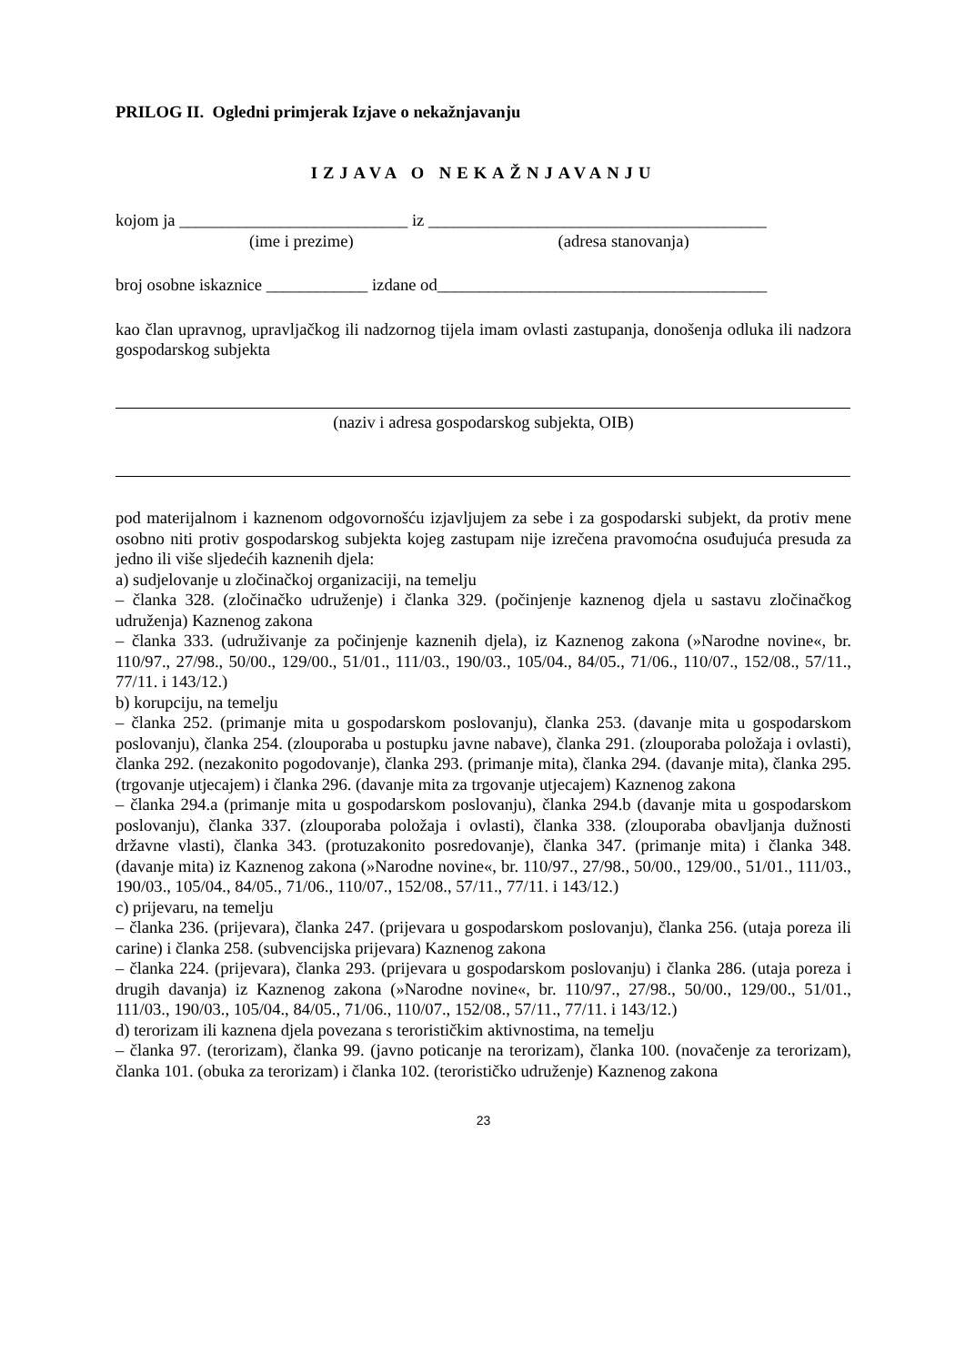PRILOG II. Ogledni primjerak Izjave o nekažnjavanju
IZJAVA O NEKAŽNJAVANJU
kojom ja ___________________________ iz ________________________________________
(ime i prezime) (adresa stanovanja)
broj osobne iskaznice ____________ izdane od_______________________________________
kao član upravnog, upravljačkog ili nadzornog tijela imam ovlasti zastupanja, donošenja odluka ili nadzora gospodarskog subjekta
(naziv i adresa gospodarskog subjekta, OIB)
pod materijalnom i kaznenom odgovornošću izjavljujem za sebe i za gospodarski subjekt, da protiv mene osobno niti protiv gospodarskog subjekta kojeg zastupam nije izrečena pravomoćna osuđujuća presuda za jedno ili više sljedećih kaznenih djela:
a) sudjelovanje u zločinačkoj organizaciji, na temelju
– članka 328. (zločinačko udruženje) i članka 329. (počinjenje kaznenog djela u sastavu zločinačkog udruženja) Kaznenog zakona
– članka 333. (udruživanje za počinjenje kaznenih djela), iz Kaznenog zakona (»Narodne novine«, br. 110/97., 27/98., 50/00., 129/00., 51/01., 111/03., 190/03., 105/04., 84/05., 71/06., 110/07., 152/08., 57/11., 77/11. i 143/12.)
b) korupciju, na temelju
– članka 252. (primanje mita u gospodarskom poslovanju), članka 253. (davanje mita u gospodarskom poslovanju), članka 254. (zlouporaba u postupku javne nabave), članka 291. (zlouporaba položaja i ovlasti), članka 292. (nezakonito pogodovanje), članka 293. (primanje mita), članka 294. (davanje mita), članka 295. (trgovanje utjecajem) i članka 296. (davanje mita za trgovanje utjecajem) Kaznenog zakona
– članka 294.a (primanje mita u gospodarskom poslovanju), članka 294.b (davanje mita u gospodarskom poslovanju), članka 337. (zlouporaba položaja i ovlasti), članka 338. (zlouporaba obavljanja dužnosti državne vlasti), članka 343. (protuzakonito posredovanje), članka 347. (primanje mita) i članka 348. (davanje mita) iz Kaznenog zakona (»Narodne novine«, br. 110/97., 27/98., 50/00., 129/00., 51/01., 111/03., 190/03., 105/04., 84/05., 71/06., 110/07., 152/08., 57/11., 77/11. i 143/12.)
c) prijevaru, na temelju
– članka 236. (prijevara), članka 247. (prijevara u gospodarskom poslovanju), članka 256. (utaja poreza ili carine) i članka 258. (subvencijska prijevara) Kaznenog zakona
– članka 224. (prijevara), članka 293. (prijevara u gospodarskom poslovanju) i članka 286. (utaja poreza i drugih davanja) iz Kaznenog zakona (»Narodne novine«, br. 110/97., 27/98., 50/00., 129/00., 51/01., 111/03., 190/03., 105/04., 84/05., 71/06., 110/07., 152/08., 57/11., 77/11. i 143/12.)
d) terorizam ili kaznena djela povezana s terorističkim aktivnostima, na temelju
– članka 97. (terorizam), članka 99. (javno poticanje na terorizam), članka 100. (novačenje za terorizam), članka 101. (obuka za terorizam) i članka 102. (terorističko udruženje) Kaznenog zakona
23